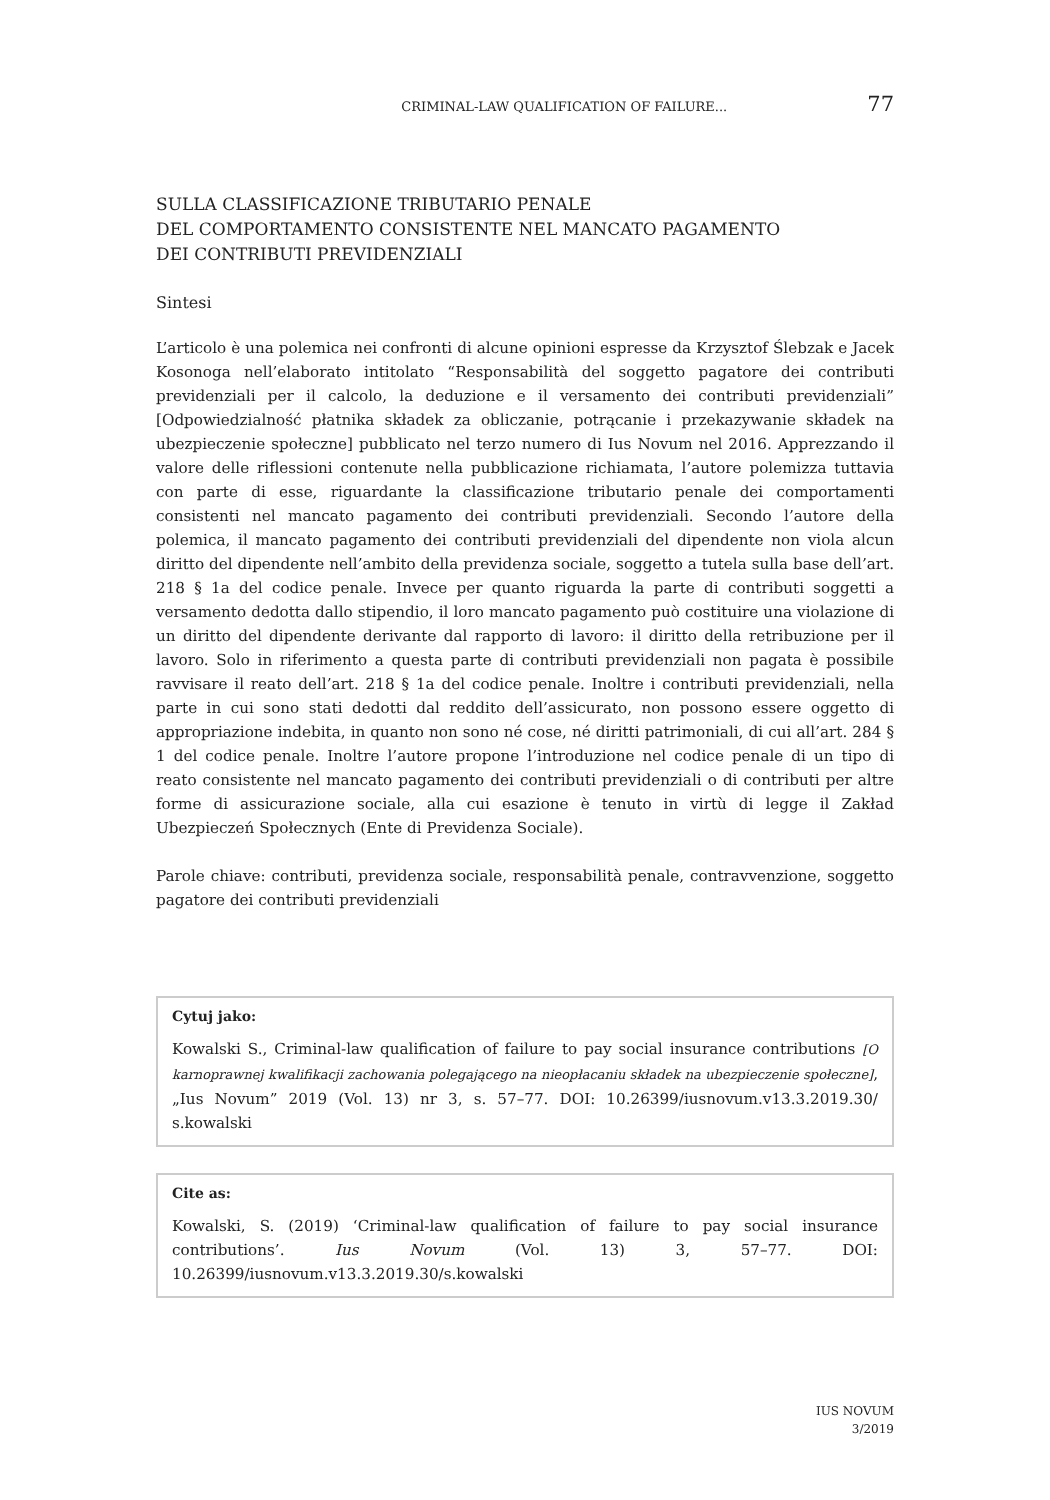CRIMINAL-LAW QUALIFICATION OF FAILURE... 77
SULLA CLASSIFICAZIONE TRIBUTARIO PENALE
DEL COMPORTAMENTO CONSISTENTE NEL MANCATO PAGAMENTO
DEI CONTRIBUTI PREVIDENZIALI
Sintesi
L’articolo è una polemica nei confronti di alcune opinioni espresse da Krzysztof Ślebzak e Jacek Kosonoga nell’elaborato intitolato “Responsabilità del soggetto pagatore dei contributi previdenziali per il calcolo, la deduzione e il versamento dei contributi previdenziali” [Odpowiedzialność płatnika składek za obliczanie, potrącanie i przekazywanie składek na ubezpieczenie społeczne] pubblicato nel terzo numero di Ius Novum nel 2016. Apprezzando il valore delle riflessioni contenute nella pubblicazione richiamata, l’autore polemizza tuttavia con parte di esse, riguardante la classificazione tributario penale dei comportamenti consistenti nel mancato pagamento dei contributi previdenziali. Secondo l’autore della polemica, il mancato pagamento dei contributi previdenziali del dipendente non viola alcun diritto del dipendente nell’ambito della previdenza sociale, soggetto a tutela sulla base dell’art. 218 § 1a del codice penale. Invece per quanto riguarda la parte di contributi soggetti a versamento dedotta dallo stipendio, il loro mancato pagamento può costituire una violazione di un diritto del dipendente derivante dal rapporto di lavoro: il diritto della retribuzione per il lavoro. Solo in riferimento a questa parte di contributi previdenziali non pagata è possibile ravvisare il reato dell’art. 218 § 1a del codice penale. Inoltre i contributi previdenziali, nella parte in cui sono stati dedotti dal reddito dell’assicurato, non possono essere oggetto di appropriazione indebita, in quanto non sono né cose, né diritti patrimoniali, di cui all’art. 284 § 1 del codice penale. Inoltre l’autore propone l’introduzione nel codice penale di un tipo di reato consistente nel mancato pagamento dei contributi previdenziali o di contributi per altre forme di assicurazione sociale, alla cui esazione è tenuto in virtù di legge il Zakład Ubezpieczeń Społecznych (Ente di Previdenza Sociale).
Parole chiave: contributi, previdenza sociale, responsabilità penale, contravvenzione, soggetto pagatore dei contributi previdenziali
Cytuj jako:
Kowalski S., Criminal-law qualification of failure to pay social insurance contributions [O karnoprawnej kwalifikacji zachowania polegającego na nieopłacaniu składek na ubezpieczenie społeczne], „Ius Novum” 2019 (Vol. 13) nr 3, s. 57–77. DOI: 10.26399/iusnovum.v13.3.2019.30/ s.kowalski
Cite as:
Kowalski, S. (2019) ‘Criminal-law qualification of failure to pay social insurance contributions’. Ius Novum (Vol. 13) 3, 57–77. DOI: 10.26399/iusnovum.v13.3.2019.30/s.kowalski
IUS NOVUM
3/2019